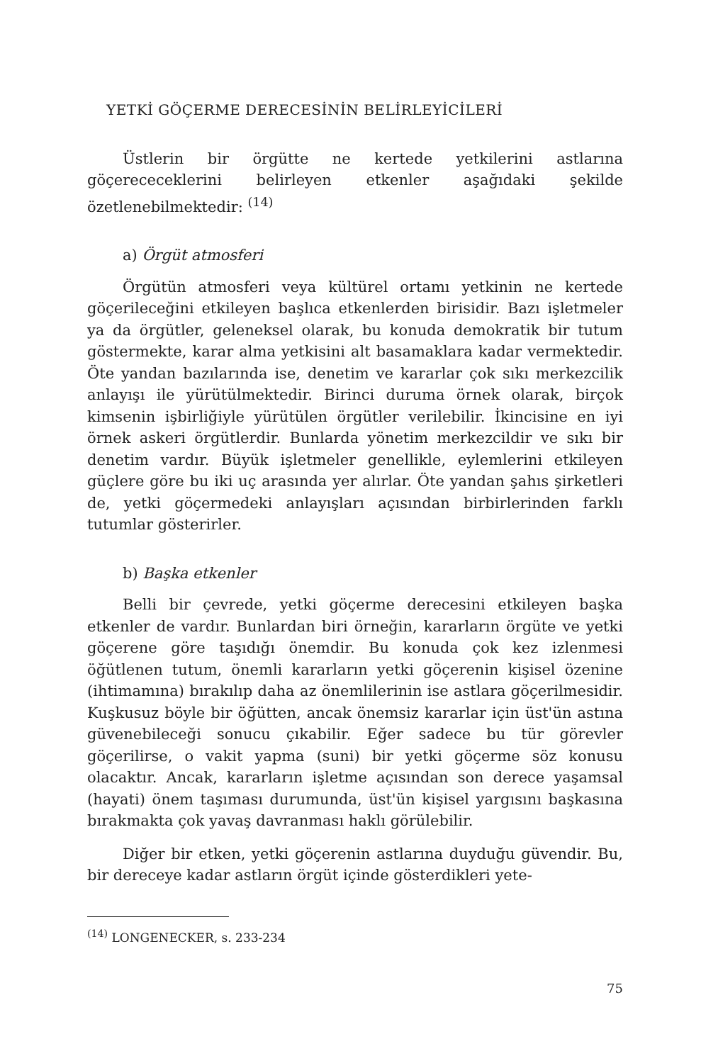YETKİ GÖÇERME DERECESİNİN BELİRLEYİCİLERİ
Üstlerin bir örgütte ne kertede yetkilerini astlarına göçerececeklerini belirleyen etkenler aşağıdaki şekilde özetlenebilmektedir: <sup>(14)</sup>
a) Örgüt atmosferi
Örgütün atmosferi veya kültürel ortamı yetkinin ne kertede göçerileceğini etkileyen başlıca etkenlerden birisidir. Bazı işletmeler ya da örgütler, geleneksel olarak, bu konuda demokratik bir tutum göstermekte, karar alma yetkisini alt basamaklara kadar vermektedir. Öte yandan bazılarında ise, denetim ve kararlar çok sıkı merkezcilik anlayışı ile yürütülmektedir. Birinci duruma örnek olarak, birçok kimsenin işbirliğiyle yürütülen örgütler verilebilir. İkincisine en iyi örnek askeri örgütlerdir. Bunlarda yönetim merkezcildir ve sıkı bir denetim vardır. Büyük işletmeler genellikle, eylemlerini etkileyen güçlere göre bu iki uç arasında yer alırlar. Öte yandan şahıs şirketleri de, yetki göçermedeki anlayışları açısından birbirlerinden farklı tutumlar gösterirler.
b) Başka etkenler
Belli bir çevrede, yetki göçerme derecesini etkileyen başka etkenler de vardır. Bunlardan biri örneğin, kararların örgüte ve yetki göçerene göre taşıdığı önemdir. Bu konuda çok kez izlenmesi öğütlenen tutum, önemli kararların yetki göçerenin kişisel özenine (ihtimamına) bırakılıp daha az önemlilerinin ise astlara göçerilmesidir. Kuşkusuz böyle bir öğütten, ancak önemsiz kararlar için üst'ün astına güvenebileceği sonucu çıkabilir. Eğer sadece bu tür görevler göçerilirse, o vakit yapma (suni) bir yetki göçerme söz konusu olacaktır. Ancak, kararların işletme açısından son derece yaşamsal (hayati) önem taşıması durumunda, üst'ün kişisel yargısını başkasına bırakmakta çok yavaş davranması haklı görülebilir.
Diğer bir etken, yetki göçerenin astlarına duyduğu güvendir. Bu, bir dereceye kadar astların örgüt içinde gösterdikleri yete-
<sup>(14)</sup> LONGENECKER, s. 233-234
75